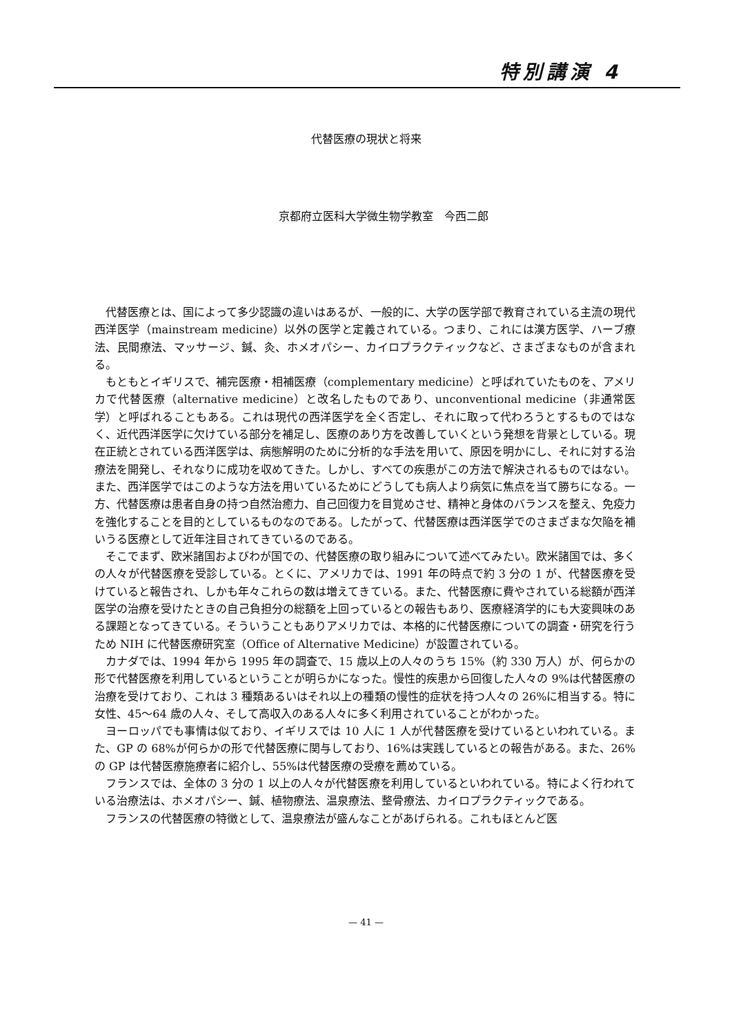特別講演 4
代替医療の現状と将来
京都府立医科大学微生物学教室　今西二郎
代替医療とは、国によって多少認識の違いはあるが、一般的に、大学の医学部で教育されている主流の現代西洋医学（mainstream medicine）以外の医学と定義されている。つまり、これには漢方医学、ハーブ療法、民間療法、マッサージ、鍼、灸、ホメオパシー、カイロプラクティックなど、さまざまなものが含まれる。
もともとイギリスで、補完医療・相補医療（complementary medicine）と呼ばれていたものを、アメリカで代替医療（alternative medicine）と改名したものであり、unconventional medicine（非通常医学）と呼ばれることもある。これは現代の西洋医学を全く否定し、それに取って代わろうとするものではなく、近代西洋医学に欠けている部分を補足し、医療のあり方を改善していくという発想を背景としている。現在正統とされている西洋医学は、病態解明のために分析的な手法を用いて、原因を明かにし、それに対する治療法を開発し、それなりに成功を収めてきた。しかし、すべての疾患がこの方法で解決されるものではない。また、西洋医学ではこのような方法を用いているためにどうしても病人より病気に焦点を当て勝ちになる。一方、代替医療は患者自身の持つ自然治癒力、自己回復力を目覚めさせ、精神と身体のバランスを整え、免疫力を強化することを目的としているものなのである。したがって、代替医療は西洋医学でのさまざまな欠陥を補いうる医療として近年注目されてきているのである。
そこでまず、欧米諸国およびわが国での、代替医療の取り組みについて述べてみたい。欧米諸国では、多くの人々が代替医療を受診している。とくに、アメリカでは、1991 年の時点で約 3 分の 1 が、代替医療を受けていると報告され、しかも年々これらの数は増えてきている。また、代替医療に費やされている総額が西洋医学の治療を受けたときの自己負担分の総額を上回っているとの報告もあり、医療経済学的にも大変興味のある課題となってきている。そういうこともありアメリカでは、本格的に代替医療についての調査・研究を行うため NIH に代替医療研究室（Office of Alternative Medicine）が設置されている。
カナダでは、1994 年から 1995 年の調査で、15 歳以上の人々のうち 15%（約 330 万人）が、何らかの形で代替医療を利用しているということが明らかになった。慢性的疾患から回復した人々の 9%は代替医療の治療を受けており、これは 3 種類あるいはそれ以上の種類の慢性的症状を持つ人々の 26%に相当する。特に女性、45〜64 歳の人々、そして高収入のある人々に多く利用されていることがわかった。
ヨーロッパでも事情は似ており、イギリスでは 10 人に 1 人が代替医療を受けているといわれている。また、GP の 68%が何らかの形で代替医療に関与しており、16%は実践しているとの報告がある。また、26%の GP は代替医療施療者に紹介し、55%は代替医療の受療を薦めている。
フランスでは、全体の 3 分の 1 以上の人々が代替医療を利用しているといわれている。特によく行われている治療法は、ホメオパシー、鍼、植物療法、温泉療法、整骨療法、カイロプラクティックである。
フランスの代替医療の特徴として、温泉療法が盛んなことがあげられる。これもほとんど医
— 41 —